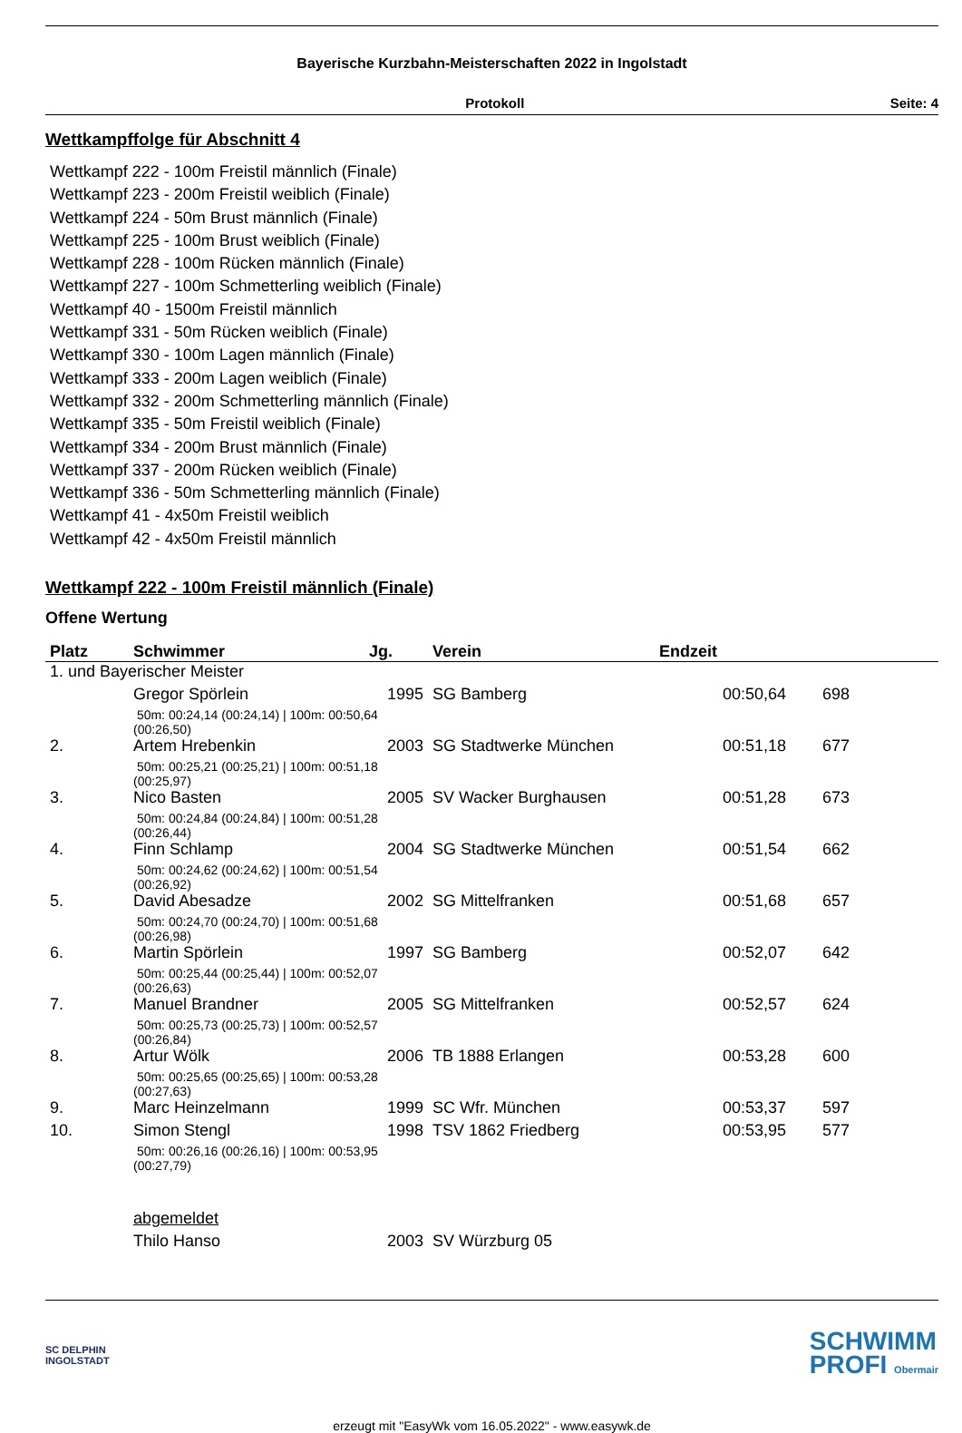Bayerische Kurzbahn-Meisterschaften 2022 in Ingolstadt
Protokoll Seite: 4
Wettkampffolge für Abschnitt 4
Wettkampf 222 - 100m Freistil männlich (Finale)
Wettkampf 223 - 200m Freistil weiblich (Finale)
Wettkampf 224 - 50m Brust männlich (Finale)
Wettkampf 225 - 100m Brust weiblich (Finale)
Wettkampf 228 - 100m Rücken männlich (Finale)
Wettkampf 227 - 100m Schmetterling weiblich (Finale)
Wettkampf 40 - 1500m Freistil männlich
Wettkampf 331 - 50m Rücken weiblich (Finale)
Wettkampf 330 - 100m Lagen männlich (Finale)
Wettkampf 333 - 200m Lagen weiblich (Finale)
Wettkampf 332 - 200m Schmetterling männlich (Finale)
Wettkampf 335 - 50m Freistil weiblich (Finale)
Wettkampf 334 - 200m Brust männlich (Finale)
Wettkampf 337 - 200m Rücken weiblich (Finale)
Wettkampf 336 - 50m Schmetterling männlich (Finale)
Wettkampf 41 - 4x50m Freistil weiblich
Wettkampf 42 - 4x50m Freistil männlich
Wettkampf 222 - 100m Freistil männlich (Finale)
Offene Wertung
| Platz | Schwimmer | Jg. | Verein | Endzeit | |
| --- | --- | --- | --- | --- | --- |
| 1. und Bayerischer Meister | | | | | |
| | Gregor Spörlein | 1995 | SG Bamberg | 00:50,64 | 698 |
| | 50m: 00:24,14 (00:24,14) / 100m: 00:50,64 (00:26,50) | | | | |
| 2. | Artem Hrebenkin | 2003 | SG Stadtwerke München | 00:51,18 | 677 |
| | 50m: 00:25,21 (00:25,21) / 100m: 00:51,18 (00:25,97) | | | | |
| 3. | Nico Basten | 2005 | SV Wacker Burghausen | 00:51,28 | 673 |
| | 50m: 00:24,84 (00:24,84) / 100m: 00:51,28 (00:26,44) | | | | |
| 4. | Finn Schlamp | 2004 | SG Stadtwerke München | 00:51,54 | 662 |
| | 50m: 00:24,62 (00:24,62) / 100m: 00:51,54 (00:26,92) | | | | |
| 5. | David Abesadze | 2002 | SG Mittelfranken | 00:51,68 | 657 |
| | 50m: 00:24,70 (00:24,70) / 100m: 00:51,68 (00:26,98) | | | | |
| 6. | Martin Spörlein | 1997 | SG Bamberg | 00:52,07 | 642 |
| | 50m: 00:25,44 (00:25,44) / 100m: 00:52,07 (00:26,63) | | | | |
| 7. | Manuel Brandner | 2005 | SG Mittelfranken | 00:52,57 | 624 |
| | 50m: 00:25,73 (00:25,73) / 100m: 00:52,57 (00:26,84) | | | | |
| 8. | Artur Wölk | 2006 | TB 1888 Erlangen | 00:53,28 | 600 |
| | 50m: 00:25,65 (00:25,65) / 100m: 00:53,28 (00:27,63) | | | | |
| 9. | Marc Heinzelmann | 1999 | SC Wfr. München | 00:53,37 | 597 |
| 10. | Simon Stengl | 1998 | TSV 1862 Friedberg | 00:53,95 | 577 |
| | 50m: 00:26,16 (00:26,16) / 100m: 00:53,95 (00:27,79) | | | | |
| | abgemeldet | | | | |
| | Thilo Hanso | 2003 | SV Würzburg 05 | | |
SC DELPHIN
INGOLSTADT
SCHWIMM
PROFI Obermair
erzeugt mit "EasyWk vom 16.05.2022" - www.easywk.de